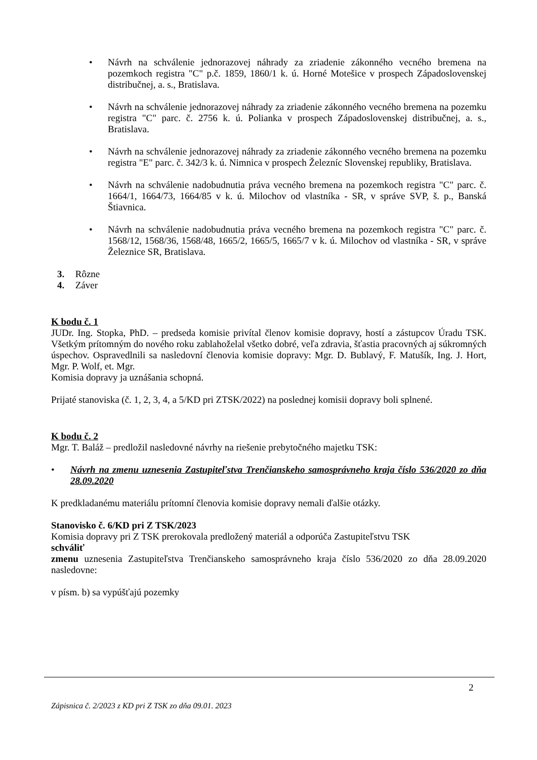• Návrh na schválenie jednorazovej náhrady za zriadenie zákonného vecného bremena na pozemkoch registra "C" p.č. 1859, 1860/1 k. ú. Horné Motešice v prospech Západoslovenskej distribučnej, a. s., Bratislava.
• Návrh na schválenie jednorazovej náhrady za zriadenie zákonného vecného bremena na pozemku registra "C" parc. č. 2756 k. ú. Polianka v prospech Západoslovenskej distribučnej, a. s., Bratislava.
• Návrh na schválenie jednorazovej náhrady za zriadenie zákonného vecného bremena na pozemku registra "E" parc. č. 342/3 k. ú. Nimnica v prospech Železníc Slovenskej republiky, Bratislava.
• Návrh na schválenie nadobudnutia práva vecného bremena na pozemkoch registra "C" parc. č. 1664/1, 1664/73, 1664/85 v k. ú. Milochov od vlastníka - SR, v správe SVP, š. p., Banská Štiavnica.
• Návrh na schválenie nadobudnutia práva vecného bremena na pozemkoch registra "C" parc. č. 1568/12, 1568/36, 1568/48, 1665/2, 1665/5, 1665/7 v k. ú. Milochov od vlastníka - SR, v správe Železnice SR, Bratislava.
3. Rôzne
4. Záver
K bodu č. 1
JUDr. Ing. Stopka, PhD. – predseda komisie privítal členov komisie dopravy, hostí a zástupcov Úradu TSK. Všetkým prítomným do nového roku zablahoželal všetko dobré, veľa zdravia, šťastia pracovných aj súkromných úspechov. Ospravedlnili sa nasledovní členovia komisie dopravy: Mgr. D. Bublavý, F. Matušík, Ing. J. Hort, Mgr. P. Wolf, et. Mgr.
Komisia dopravy ja uznášania schopná.
Prijaté stanoviska (č. 1, 2, 3, 4, a 5/KD pri ZTSK/2022) na poslednej komisii dopravy boli splnené.
K bodu č. 2
Mgr. T. Baláž – predložil nasledovné návrhy na riešenie prebytočného majetku TSK:
• Návrh na zmenu uznesenia Zastupiteľstva Trenčianskeho samosprávneho kraja číslo 536/2020 zo dňa 28.09.2020
K predkladanému materiálu prítomní členovia komisie dopravy nemali ďalšie otázky.
Stanovisko č. 6/KD pri Z TSK/2023
Komisia dopravy pri Z TSK prerokovala predložený materiál a odporúča Zastupiteľstvu TSK
schváliť
zmenu uznesenia Zastupiteľstva Trenčianskeho samosprávneho kraja číslo 536/2020 zo dňa 28.09.2020 nasledovne:
v písm. b) sa vypúšťajú pozemky
2
Zápisnica č. 2/2023 z KD pri Z TSK zo dňa 09.01. 2023